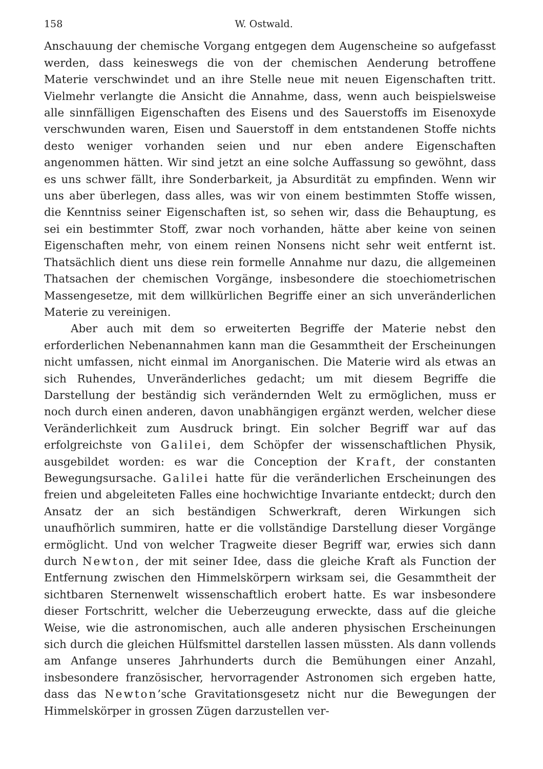158 W. Ostwald.
Anschauung der chemische Vorgang entgegen dem Augenscheine so aufgefasst werden, dass keineswegs die von der chemischen Aenderung betroffene Materie verschwindet und an ihre Stelle neue mit neuen Eigenschaften tritt. Vielmehr verlangte die Ansicht die Annahme, dass, wenn auch beispielsweise alle sinnfälligen Eigenschaften des Eisens und des Sauerstoffs im Eisenoxyde verschwunden waren, Eisen und Sauerstoff in dem entstandenen Stoffe nichts desto weniger vorhanden seien und nur eben andere Eigenschaften angenommen hätten. Wir sind jetzt an eine solche Auffassung so gewöhnt, dass es uns schwer fällt, ihre Sonderbarkeit, ja Absurdität zu empfinden. Wenn wir uns aber überlegen, dass alles, was wir von einem bestimmten Stoffe wissen, die Kenntniss seiner Eigenschaften ist, so sehen wir, dass die Behauptung, es sei ein bestimmter Stoff, zwar noch vorhanden, hätte aber keine von seinen Eigenschaften mehr, von einem reinen Nonsens nicht sehr weit entfernt ist. Thatsächlich dient uns diese rein formelle Annahme nur dazu, die allgemeinen Thatsachen der chemischen Vorgänge, insbesondere die stoechiometrischen Massengesetze, mit dem willkürlichen Begriffe einer an sich unveränderlichen Materie zu vereinigen.
Aber auch mit dem so erweiterten Begriffe der Materie nebst den erforderlichen Nebenannahmen kann man die Gesammtheit der Erscheinungen nicht umfassen, nicht einmal im Anorganischen. Die Materie wird als etwas an sich Ruhendes, Unveränderliches gedacht; um mit diesem Begriffe die Darstellung der beständig sich verändernden Welt zu ermöglichen, muss er noch durch einen anderen, davon unabhängigen ergänzt werden, welcher diese Veränderlichkeit zum Ausdruck bringt. Ein solcher Begriff war auf das erfolgreichste von Galilei, dem Schöpfer der wissenschaftlichen Physik, ausgebildet worden: es war die Conception der Kraft, der constanten Bewegungsursache. Galilei hatte für die veränderlichen Erscheinungen des freien und abgeleiteten Falles eine hochwichtige Invariante entdeckt; durch den Ansatz der an sich beständigen Schwerkraft, deren Wirkungen sich unaufhörlich summiren, hatte er die vollständige Darstellung dieser Vorgänge ermöglicht. Und von welcher Tragweite dieser Begriff war, erwies sich dann durch Newton, der mit seiner Idee, dass die gleiche Kraft als Function der Entfernung zwischen den Himmelskörpern wirksam sei, die Gesammtheit der sichtbaren Sternenwelt wissenschaftlich erobert hatte. Es war insbesondere dieser Fortschritt, welcher die Ueberzeugung erweckte, dass auf die gleiche Weise, wie die astronomischen, auch alle anderen physischen Erscheinungen sich durch die gleichen Hülfsmittel darstellen lassen müssten. Als dann vollends am Anfange unseres Jahrhunderts durch die Bemühungen einer Anzahl, insbesondere französischer, hervorragender Astronomen sich ergeben hatte, dass das Newton’sche Gravitationsgesetz nicht nur die Bewegungen der Himmelskörper in grossen Zügen darzustellen ver-